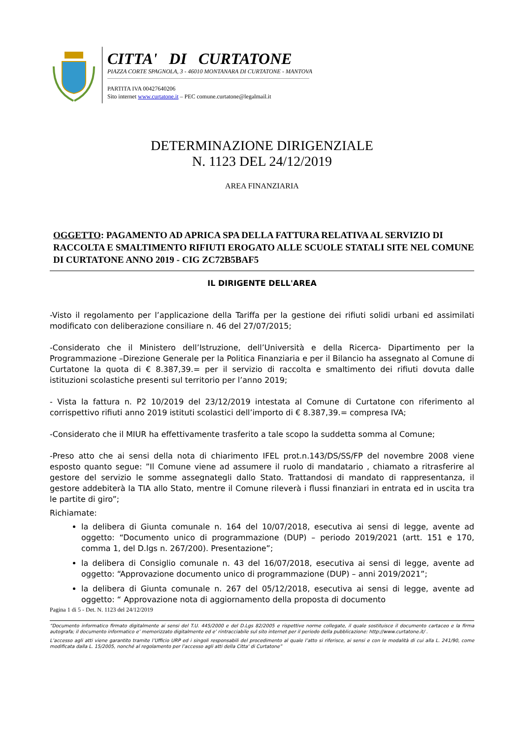CITTA' DI CURTATONE
PIAZZA CORTE SPAGNOLA, 3 - 46010 MONTANARA DI CURTATONE - MANTOVA
PARTITA IVA 00427640206
Sito internet www.curtatone.it – PEC comune.curtatone@legalmail.it
DETERMINAZIONE DIRIGENZIALE
N. 1123 DEL 24/12/2019
AREA FINANZIARIA
OGGETTO: PAGAMENTO AD APRICA SPA DELLA FATTURA RELATIVA AL SERVIZIO DI RACCOLTA E SMALTIMENTO RIFIUTI EROGATO ALLE SCUOLE STATALI SITE NEL COMUNE DI CURTATONE ANNO 2019 - CIG ZC72B5BAF5
IL DIRIGENTE DELL'AREA
-Visto il regolamento per l’applicazione della Tariffa per la gestione dei rifiuti solidi urbani ed assimilati modificato con deliberazione consiliare n. 46 del 27/07/2015;
-Considerato che il Ministero dell’Istruzione, dell’Università e della Ricerca- Dipartimento per la Programmazione –Direzione Generale per la Politica Finanziaria e per il Bilancio ha assegnato al Comune di Curtatone la quota di € 8.387,39.= per il servizio di raccolta e smaltimento dei rifiuti dovuta dalle istituzioni scolastiche presenti sul territorio per l’anno 2019;
- Vista la fattura n. P2 10/2019 del 23/12/2019 intestata al Comune di Curtatone con riferimento al corrispettivo rifiuti anno 2019 istituti scolastici dell’importo di € 8.387,39.= compresa IVA;
-Considerato che il MIUR ha effettivamente trasferito a tale scopo la suddetta somma al Comune;
-Preso atto che ai sensi della nota di chiarimento IFEL prot.n.143/DS/SS/FP del novembre 2008 viene esposto quanto segue: ”Il Comune viene ad assumere il ruolo di mandatario , chiamato a ritrasferire al gestore del servizio le somme assegnategli dallo Stato. Trattandosi di mandato di rappresentanza, il gestore addebiterà la TIA allo Stato, mentre il Comune rileverà i flussi finanziari in entrata ed in uscita tra le partite di giro”;
Richiamate:
la delibera di Giunta comunale n. 164 del 10/07/2018, esecutiva ai sensi di legge, avente ad oggetto: “Documento unico di programmazione (DUP) – periodo 2019/2021 (artt. 151 e 170, comma 1, del D.lgs n. 267/200). Presentazione”;
la delibera di Consiglio comunale n. 43 del 16/07/2018, esecutiva ai sensi di legge, avente ad oggetto: “Approvazione documento unico di programmazione (DUP) – anni 2019/2021”;
la delibera di Giunta comunale n. 267 del 05/12/2018, esecutiva ai sensi di legge, avente ad oggetto: “ Approvazione nota di aggiornamento della proposta di documento
Pagina 1 di 5 - Det. N. 1123 del 24/12/2019
“Documento informatico firmato digitalmente ai sensi del T.U. 445/2000 e del D.Lgs 82/2005 e rispettive norme collegate, il quale sostituisce il documento cartaceo e la firma autografa; il documento informatico e’ memorizzato digitalmente ed e’ rintracciabile sul sito internet per il periodo della pubblicazione: http://www.curtatone.it/ .
L’accesso agli atti viene garantito tramite l’Ufficio URP ed i singoli responsabili del procedimento al quale l’atto si riferisce, ai sensi e con le modalità di cui alla L. 241/90, come modificata dalla L. 15/2005, nonché al regolamento per l’accesso agli atti della Citta' di Curtatone”